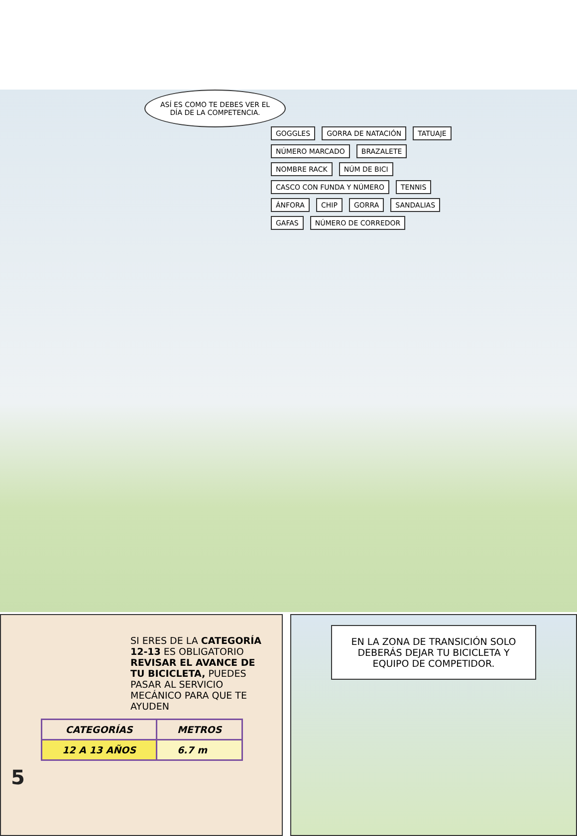ASÍ ES COMO TE DEBES VER EL DÍA DE LA COMPETENCIA.
GOGGLES GORRA DE NATACIÓN TATUAJE NÚMERO MARCADO BRAZALETE NOMBRE RACK NÚM DE BICI CASCO CON FUNDA Y NÚMERO TENNIS ÁNFORA CHIP GORRA SANDALIAS GAFAS NÚMERO DE CORREDOR
SI ERES DE LA CATEGORÍA 12-13 ES OBLIGATORIO REVISAR EL AVANCE DE TU BICICLETA, PUEDES PASAR AL SERVICIO MECÁNICO PARA QUE TE AYUDEN
| CATEGORÍAS | METROS |
| --- | --- |
| 12 A 13 AÑOS | 6.7 m |
5
EN LA ZONA DE TRANSICIÓN SOLO DEBERÁS DEJAR TU BICICLETA Y EQUIPO DE COMPETIDOR.